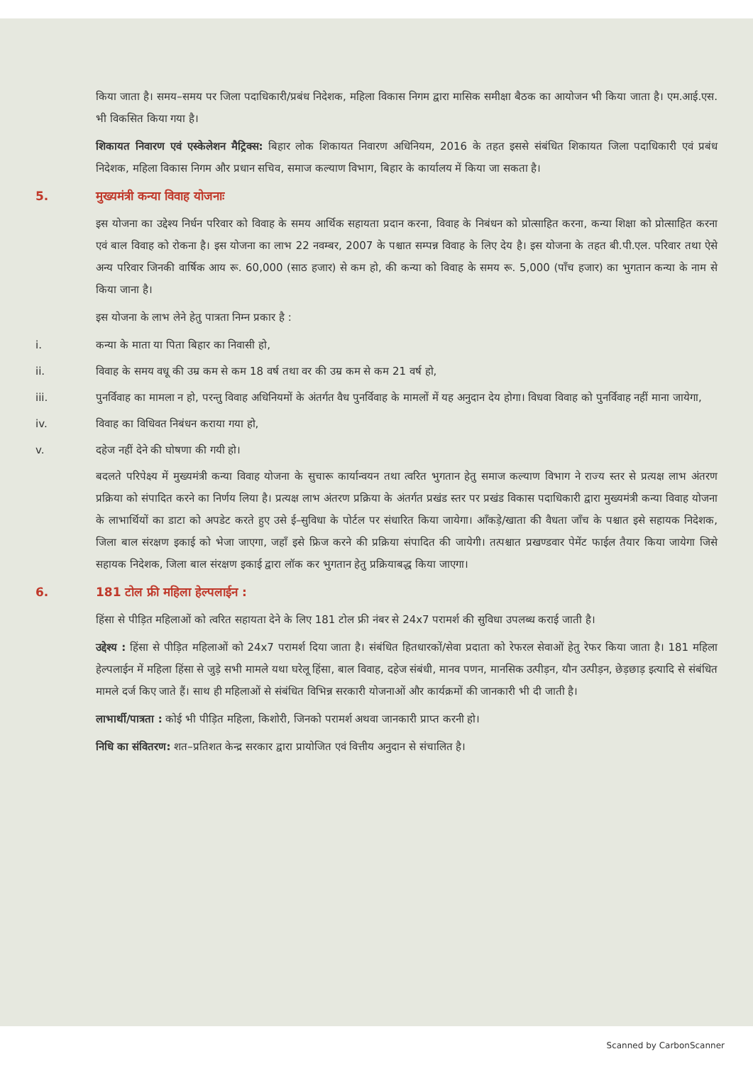किया जाता है। समय–समय पर जिला पदाधिकारी/प्रबंध निदेशक, महिला विकास निगम द्वारा मासिक समीक्षा बैठक का आयोजन भी किया जाता है। एम.आई.एस. भी विकसित किया गया है।
शिकायत निवारण एवं एस्केलेशन मैट्रिक्स: बिहार लोक शिकायत निवारण अधिनियम, 2016 के तहत इससे संबंधित शिकायत जिला पदाधिकारी एवं प्रबंध निदेशक, महिला विकास निगम और प्रधान सचिव, समाज कल्याण विभाग, बिहार के कार्यालय में किया जा सकता है।
5. मुख्यमंत्री कन्या विवाह योजनाः
इस योजना का उद्देश्य निर्धन परिवार को विवाह के समय आर्थिक सहायता प्रदान करना, विवाह के निबंधन को प्रोत्साहित करना, कन्या शिक्षा को प्रोत्साहित करना एवं बाल विवाह को रोकना है। इस योजना का लाभ 22 नवम्बर, 2007 के पश्चात सम्पन्न विवाह के लिए देय है। इस योजना के तहत बी.पी.एल. परिवार तथा ऐसे अन्य परिवार जिनकी वार्षिक आय रू. 60,000 (साठ हजार) से कम हो, की कन्या को विवाह के समय रू. 5,000 (पाँच हजार) का भुगतान कन्या के नाम से किया जाना है।
इस योजना के लाभ लेने हेतु पात्रता निम्न प्रकार है :
i. कन्या के माता या पिता बिहार का निवासी हो,
ii. विवाह के समय वधू की उम्र कम से कम 18 वर्ष तथा वर की उम्र कम से कम 21 वर्ष हो,
iii. पुनर्विवाह का मामला न हो, परन्तु विवाह अधिनियमों के अंतर्गत वैध पुनर्विवाह के मामलों में यह अनुदान देय होगा। विधवा विवाह को पुनर्विवाह नहीं माना जायेगा,
iv. विवाह का विधिवत निबंधन कराया गया हो,
v. दहेज नहीं देने की घोषणा की गयी हो।
बदलते परिपेक्ष्य में मुख्यमंत्री कन्या विवाह योजना के सुचारू कार्यान्वयन तथा त्वरित भुगतान हेतु समाज कल्याण विभाग ने राज्य स्तर से प्रत्यक्ष लाभ अंतरण प्रक्रिया को संपादित करने का निर्णय लिया है। प्रत्यक्ष लाभ अंतरण प्रक्रिया के अंतर्गत प्रखंड स्तर पर प्रखंड विकास पदाधिकारी द्वारा मुख्यमंत्री कन्या विवाह योजना के लाभार्थियों का डाटा को अपडेट करते हुए उसे ई–सुविधा के पोर्टल पर संधारित किया जायेगा। आँकड़े/खाता की वैधता जाँच के पश्चात इसे सहायक निदेशक, जिला बाल संरक्षण इकाई को भेजा जाएगा, जहाँ इसे फ्रिज करने की प्रक्रिया संपादित की जायेगी। तत्पश्चात प्रखण्डवार पेमेंट फाईल तैयार किया जायेगा जिसे सहायक निदेशक, जिला बाल संरक्षण इकाई द्वारा लॉक कर भुगतान हेतु प्रक्रियाबद्ध किया जाएगा।
6. 181 टोल फ्री महिला हेल्पलाईन :
हिंसा से पीड़ित महिलाओं को त्वरित सहायता देने के लिए 181 टोल फ्री नंबर से 24x7 परामर्श की सुविधा उपलब्ध कराई जाती है।
उद्देश्य : हिंसा से पीड़ित महिलाओं को 24x7 परामर्श दिया जाता है। संबंधित हितधारकों/सेवा प्रदाता को रेफरल सेवाओं हेतु रेफर किया जाता है। 181 महिला हेल्पलाईन में महिला हिंसा से जुड़े सभी मामले यथा घरेलू हिंसा, बाल विवाह, दहेज संबंधी, मानव पणन, मानसिक उत्पीड़न, यौन उत्पीड़न, छेड़छाड़ इत्यादि से संबंधित मामले दर्ज किए जाते हैं। साथ ही महिलाओं से संबंधित विभिन्न सरकारी योजनाओं और कार्यक्रमों की जानकारी भी दी जाती है।
लाभार्थी/पात्रता : कोई भी पीड़ित महिला, किशोरी, जिनको परामर्श अथवा जानकारी प्राप्त करनी हो।
निधि का संवितरण: शत–प्रतिशत केन्द्र सरकार द्वारा प्रायोजित एवं वित्तीय अनुदान से संचालित है।
Scanned by CarbonScanner